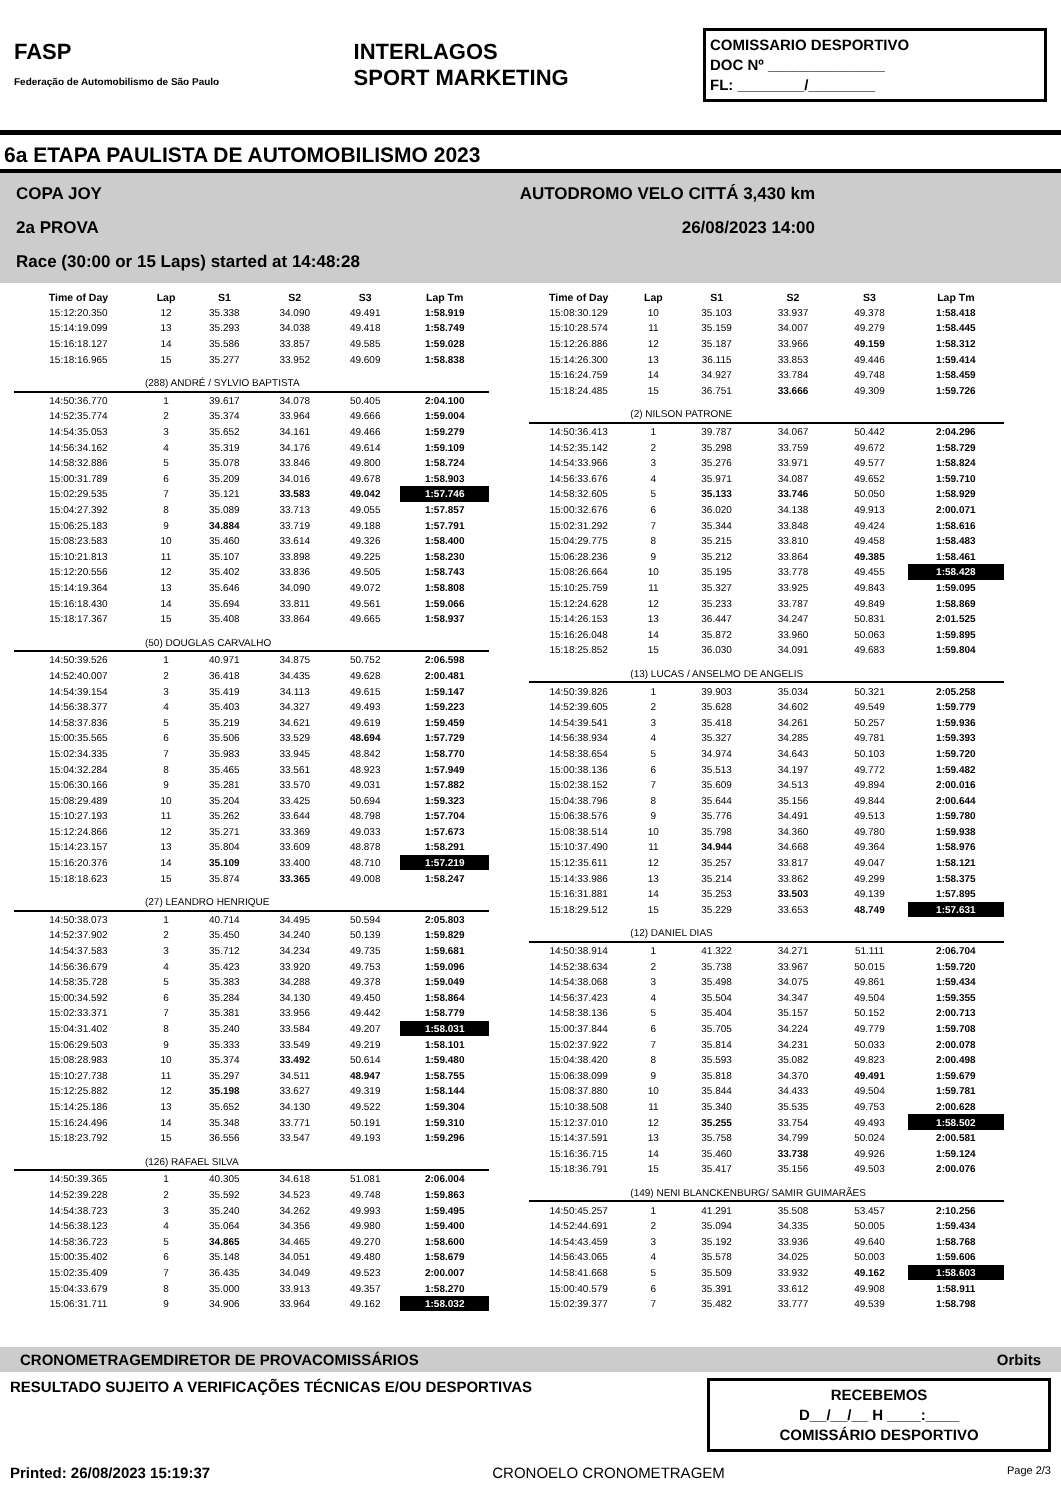FASP
Federação de Automobilismo de São Paulo
INTERLAGOS
SPORT MARKETING
COMISSARIO DESPORTIVO
DOC Nº ______________
FL: ________/________
6a ETAPA PAULISTA DE AUTOMOBILISMO 2023
COPA JOY AUTODROMO VELO CITTÁ 3,430 km
2a PROVA 26/08/2023 14:00
Race (30:00 or 15 Laps) started at 14:48:28
| Time of Day | Lap | S1 | S2 | S3 | Lap Tm |
| --- | --- | --- | --- | --- | --- |
| 15:12:20.350 | 12 | 35.338 | 34.090 | 49.491 | 1:58.919 |
| 15:14:19.099 | 13 | 35.293 | 34.038 | 49.418 | 1:58.749 |
| 15:16:18.127 | 14 | 35.586 | 33.857 | 49.585 | 1:59.028 |
| 15:18:16.965 | 15 | 35.277 | 33.952 | 49.609 | 1:58.838 |
| | (288) ANDRÉ / SYLVIO BAPTISTA | | | | |
| 14:50:36.770 | 1 | 39.617 | 34.078 | 50.405 | 2:04.100 |
| 14:52:35.774 | 2 | 35.374 | 33.964 | 49.666 | 1:59.004 |
| 14:54:35.053 | 3 | 35.652 | 34.161 | 49.466 | 1:59.279 |
| 14:56:34.162 | 4 | 35.319 | 34.176 | 49.614 | 1:59.109 |
| 14:58:32.886 | 5 | 35.078 | 33.846 | 49.800 | 1:58.724 |
| 15:00:31.789 | 6 | 35.209 | 34.016 | 49.678 | 1:58.903 |
| 15:02:29.535 | 7 | 35.121 | 33.583 | 49.042 | 1:57.746 |
| 15:04:27.392 | 8 | 35.089 | 33.713 | 49.055 | 1:57.857 |
| 15:06:25.183 | 9 | 34.884 | 33.719 | 49.188 | 1:57.791 |
| 15:08:23.583 | 10 | 35.460 | 33.614 | 49.326 | 1:58.400 |
| 15:10:21.813 | 11 | 35.107 | 33.898 | 49.225 | 1:58.230 |
| 15:12:20.556 | 12 | 35.402 | 33.836 | 49.505 | 1:58.743 |
| 15:14:19.364 | 13 | 35.646 | 34.090 | 49.072 | 1:58.808 |
| 15:16:18.430 | 14 | 35.694 | 33.811 | 49.561 | 1:59.066 |
| 15:18:17.367 | 15 | 35.408 | 33.864 | 49.665 | 1:58.937 |
| | (50) DOUGLAS CARVALHO | | | | |
| 14:50:39.526 | 1 | 40.971 | 34.875 | 50.752 | 2:06.598 |
| 14:52:40.007 | 2 | 36.418 | 34.435 | 49.628 | 2:00.481 |
| 14:54:39.154 | 3 | 35.419 | 34.113 | 49.615 | 1:59.147 |
| 14:56:38.377 | 4 | 35.403 | 34.327 | 49.493 | 1:59.223 |
| 14:58:37.836 | 5 | 35.219 | 34.621 | 49.619 | 1:59.459 |
| 15:00:35.565 | 6 | 35.506 | 33.529 | 48.694 | 1:57.729 |
| 15:02:34.335 | 7 | 35.983 | 33.945 | 48.842 | 1:58.770 |
| 15:04:32.284 | 8 | 35.465 | 33.561 | 48.923 | 1:57.949 |
| 15:06:30.166 | 9 | 35.281 | 33.570 | 49.031 | 1:57.882 |
| 15:08:29.489 | 10 | 35.204 | 33.425 | 50.694 | 1:59.323 |
| 15:10:27.193 | 11 | 35.262 | 33.644 | 48.798 | 1:57.704 |
| 15:12:24.866 | 12 | 35.271 | 33.369 | 49.033 | 1:57.673 |
| 15:14:23.157 | 13 | 35.804 | 33.609 | 48.878 | 1:58.291 |
| 15:16:20.376 | 14 | 35.109 | 33.400 | 48.710 | 1:57.219 |
| 15:18:18.623 | 15 | 35.874 | 33.365 | 49.008 | 1:58.247 |
| | (27) LEANDRO HENRIQUE | | | | |
| 14:50:38.073 | 1 | 40.714 | 34.495 | 50.594 | 2:05.803 |
| 14:52:37.902 | 2 | 35.450 | 34.240 | 50.139 | 1:59.829 |
| 14:54:37.583 | 3 | 35.712 | 34.234 | 49.735 | 1:59.681 |
| 14:56:36.679 | 4 | 35.423 | 33.920 | 49.753 | 1:59.096 |
| 14:58:35.728 | 5 | 35.383 | 34.288 | 49.378 | 1:59.049 |
| 15:00:34.592 | 6 | 35.284 | 34.130 | 49.450 | 1:58.864 |
| 15:02:33.371 | 7 | 35.381 | 33.956 | 49.442 | 1:58.779 |
| 15:04:31.402 | 8 | 35.240 | 33.584 | 49.207 | 1:58.031 |
| 15:06:29.503 | 9 | 35.333 | 33.549 | 49.219 | 1:58.101 |
| 15:08:28.983 | 10 | 35.374 | 33.492 | 50.614 | 1:59.480 |
| 15:10:27.738 | 11 | 35.297 | 34.511 | 48.947 | 1:58.755 |
| 15:12:25.882 | 12 | 35.198 | 33.627 | 49.319 | 1:58.144 |
| 15:14:25.186 | 13 | 35.652 | 34.130 | 49.522 | 1:59.304 |
| 15:16:24.496 | 14 | 35.348 | 33.771 | 50.191 | 1:59.310 |
| 15:18:23.792 | 15 | 36.556 | 33.547 | 49.193 | 1:59.296 |
| | (126) RAFAEL SILVA | | | | |
| 14:50:39.365 | 1 | 40.305 | 34.618 | 51.081 | 2:06.004 |
| 14:52:39.228 | 2 | 35.592 | 34.523 | 49.748 | 1:59.863 |
| 14:54:38.723 | 3 | 35.240 | 34.262 | 49.993 | 1:59.495 |
| 14:56:38.123 | 4 | 35.064 | 34.356 | 49.980 | 1:59.400 |
| 14:58:36.723 | 5 | 34.865 | 34.465 | 49.270 | 1:58.600 |
| 15:00:35.402 | 6 | 35.148 | 34.051 | 49.480 | 1:58.679 |
| 15:02:35.409 | 7 | 36.435 | 34.049 | 49.523 | 2:00.007 |
| 15:04:33.679 | 8 | 35.000 | 33.913 | 49.357 | 1:58.270 |
| 15:06:31.711 | 9 | 34.906 | 33.964 | 49.162 | 1:58.032 |
| Time of Day | Lap | S1 | S2 | S3 | Lap Tm |
| --- | --- | --- | --- | --- | --- |
| 15:08:30.129 | 10 | 35.103 | 33.937 | 49.378 | 1:58.418 |
| 15:10:28.574 | 11 | 35.159 | 34.007 | 49.279 | 1:58.445 |
| 15:12:26.886 | 12 | 35.187 | 33.966 | 49.159 | 1:58.312 |
| 15:14:26.300 | 13 | 36.115 | 33.853 | 49.446 | 1:59.414 |
| 15:16:24.759 | 14 | 34.927 | 33.784 | 49.748 | 1:58.459 |
| 15:18:24.485 | 15 | 36.751 | 33.666 | 49.309 | 1:59.726 |
| | (2) NILSON PATRONE | | | | |
| 14:50:36.413 | 1 | 39.787 | 34.067 | 50.442 | 2:04.296 |
| 14:52:35.142 | 2 | 35.298 | 33.759 | 49.672 | 1:58.729 |
| 14:54:33.966 | 3 | 35.276 | 33.971 | 49.577 | 1:58.824 |
| 14:56:33.676 | 4 | 35.971 | 34.087 | 49.652 | 1:59.710 |
| 14:58:32.605 | 5 | 35.133 | 33.746 | 50.050 | 1:58.929 |
| 15:00:32.676 | 6 | 36.020 | 34.138 | 49.913 | 2:00.071 |
| 15:02:31.292 | 7 | 35.344 | 33.848 | 49.424 | 1:58.616 |
| 15:04:29.775 | 8 | 35.215 | 33.810 | 49.458 | 1:58.483 |
| 15:06:28.236 | 9 | 35.212 | 33.864 | 49.385 | 1:58.461 |
| 15:08:26.664 | 10 | 35.195 | 33.778 | 49.455 | 1:58.428 |
| 15:10:25.759 | 11 | 35.327 | 33.925 | 49.843 | 1:59.095 |
| 15:12:24.628 | 12 | 35.233 | 33.787 | 49.849 | 1:58.869 |
| 15:14:26.153 | 13 | 36.447 | 34.247 | 50.831 | 2:01.525 |
| 15:16:26.048 | 14 | 35.872 | 33.960 | 50.063 | 1:59.895 |
| 15:18:25.852 | 15 | 36.030 | 34.091 | 49.683 | 1:59.804 |
| | (13) LUCAS / ANSELMO DE ANGELIS | | | | |
| 14:50:39.826 | 1 | 39.903 | 35.034 | 50.321 | 2:05.258 |
| 14:52:39.605 | 2 | 35.628 | 34.602 | 49.549 | 1:59.779 |
| 14:54:39.541 | 3 | 35.418 | 34.261 | 50.257 | 1:59.936 |
| 14:56:38.934 | 4 | 35.327 | 34.285 | 49.781 | 1:59.393 |
| 14:58:38.654 | 5 | 34.974 | 34.643 | 50.103 | 1:59.720 |
| 15:00:38.136 | 6 | 35.513 | 34.197 | 49.772 | 1:59.482 |
| 15:02:38.152 | 7 | 35.609 | 34.513 | 49.894 | 2:00.016 |
| 15:04:38.796 | 8 | 35.644 | 35.156 | 49.844 | 2:00.644 |
| 15:06:38.576 | 9 | 35.776 | 34.491 | 49.513 | 1:59.780 |
| 15:08:38.514 | 10 | 35.798 | 34.360 | 49.780 | 1:59.938 |
| 15:10:37.490 | 11 | 34.944 | 34.668 | 49.364 | 1:58.976 |
| 15:12:35.611 | 12 | 35.257 | 33.817 | 49.047 | 1:58.121 |
| 15:14:33.986 | 13 | 35.214 | 33.862 | 49.299 | 1:58.375 |
| 15:16:31.881 | 14 | 35.253 | 33.503 | 49.139 | 1:57.895 |
| 15:18:29.512 | 15 | 35.229 | 33.653 | 48.749 | 1:57.631 |
| | (12) DANIEL DIAS | | | | |
| 14:50:38.914 | 1 | 41.322 | 34.271 | 51.111 | 2:06.704 |
| 14:52:38.634 | 2 | 35.738 | 33.967 | 50.015 | 1:59.720 |
| 14:54:38.068 | 3 | 35.498 | 34.075 | 49.861 | 1:59.434 |
| 14:56:37.423 | 4 | 35.504 | 34.347 | 49.504 | 1:59.355 |
| 14:58:38.136 | 5 | 35.404 | 35.157 | 50.152 | 2:00.713 |
| 15:00:37.844 | 6 | 35.705 | 34.224 | 49.779 | 1:59.708 |
| 15:02:37.922 | 7 | 35.814 | 34.231 | 50.033 | 2:00.078 |
| 15:04:38.420 | 8 | 35.593 | 35.082 | 49.823 | 2:00.498 |
| 15:06:38.099 | 9 | 35.818 | 34.370 | 49.491 | 1:59.679 |
| 15:08:37.880 | 10 | 35.844 | 34.433 | 49.504 | 1:59.781 |
| 15:10:38.508 | 11 | 35.340 | 35.535 | 49.753 | 2:00.628 |
| 15:12:37.010 | 12 | 35.255 | 33.754 | 49.493 | 1:58.502 |
| 15:14:37.591 | 13 | 35.758 | 34.799 | 50.024 | 2:00.581 |
| 15:16:36.715 | 14 | 35.460 | 33.738 | 49.926 | 1:59.124 |
| 15:18:36.791 | 15 | 35.417 | 35.156 | 49.503 | 2:00.076 |
| | (149) NENI BLANCKENBURG/ SAMIR GUIMARÃES | | | | |
| 14:50:45.257 | 1 | 41.291 | 35.508 | 53.457 | 2:10.256 |
| 14:52:44.691 | 2 | 35.094 | 34.335 | 50.005 | 1:59.434 |
| 14:54:43.459 | 3 | 35.192 | 33.936 | 49.640 | 1:58.768 |
| 14:56:43.065 | 4 | 35.578 | 34.025 | 50.003 | 1:59.606 |
| 14:58:41.668 | 5 | 35.509 | 33.932 | 49.162 | 1:58.603 |
| 15:00:40.579 | 6 | 35.391 | 33.612 | 49.908 | 1:58.911 |
| 15:02:39.377 | 7 | 35.482 | 33.777 | 49.539 | 1:58.798 |
CRONOMETRAGEM DIRETOR DE PROVA COMISSÁRIOS Orbits
RESULTADO SUJEITO A VERIFICAÇÕES TÉCNICAS E/OU DESPORTIVAS RECEBEMOS
D__/__/__ H ____:____
COMISSÁRIO DESPORTIVO
Printed: 26/08/2023 15:19:37 CRONOELO CRONOMETRAGEM Page 2/3